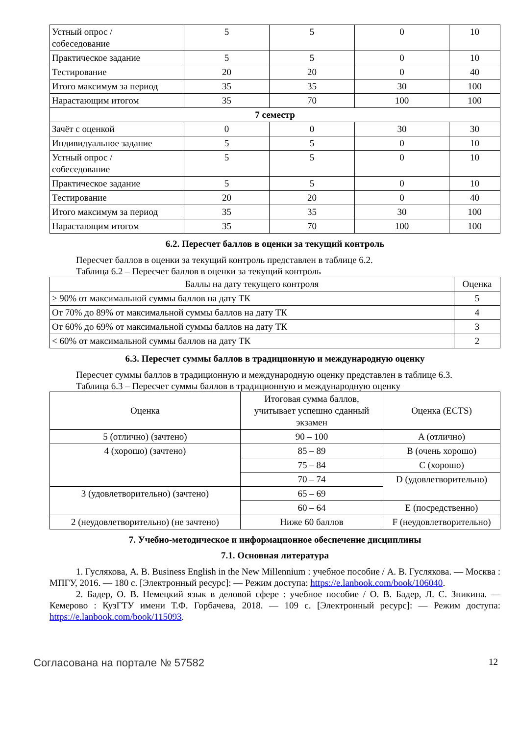| Устный опрос / собеседование | 5 | 5 | 0 | 10 |
| Практическое задание | 5 | 5 | 0 | 10 |
| Тестирование | 20 | 20 | 0 | 40 |
| Итого максимум за период | 35 | 35 | 30 | 100 |
| Нарастающим итогом | 35 | 70 | 100 | 100 |
| 7 семестр | | | | |
| Зачёт с оценкой | 0 | 0 | 30 | 30 |
| Индивидуальное задание | 5 | 5 | 0 | 10 |
| Устный опрос / собеседование | 5 | 5 | 0 | 10 |
| Практическое задание | 5 | 5 | 0 | 10 |
| Тестирование | 20 | 20 | 0 | 40 |
| Итого максимум за период | 35 | 35 | 30 | 100 |
| Нарастающим итогом | 35 | 70 | 100 | 100 |
6.2. Пересчет баллов в оценки за текущий контроль
Пересчет баллов в оценки за текущий контроль представлен в таблице 6.2.
Таблица 6.2 – Пересчет баллов в оценки за текущий контроль
| Баллы на дату текущего контроля | Оценка |
| --- | --- |
| ≥ 90% от максимальной суммы баллов на дату ТК | 5 |
| От 70% до 89% от максимальной суммы баллов на дату ТК | 4 |
| От 60% до 69% от максимальной суммы баллов на дату ТК | 3 |
| < 60% от максимальной суммы баллов на дату ТК | 2 |
6.3. Пересчет суммы баллов в традиционную и международную оценку
Пересчет суммы баллов в традиционную и международную оценку представлен в таблице 6.3.
Таблица 6.3 – Пересчет суммы баллов в традиционную и международную оценку
| Оценка | Итоговая сумма баллов, учитывает успешно сданный экзамен | Оценка (ECTS) |
| --- | --- | --- |
| 5 (отлично) (зачтено) | 90 – 100 | A (отлично) |
| 4 (хорошо) (зачтено) | 85 – 89 | B (очень хорошо) |
| | 75 – 84 | C (хорошо) |
| | 70 – 74 | D (удовлетворительно) |
| 3 (удовлетворительно) (зачтено) | 65 – 69 | |
| | 60 – 64 | E (посредственно) |
| 2 (неудовлетворительно) (не зачтено) | Ниже 60 баллов | F (неудовлетворительно) |
7. Учебно-методическое и информационное обеспечение дисциплины
7.1. Основная литература
1. Гуслякова, А. В. Business English in the New Millennium : учебное пособие / А. В. Гуслякова. — Москва : МПГУ, 2016. — 180 с. [Электронный ресурс]: — Режим доступа: https://e.lanbook.com/book/106040.
2. Бадер, О. В. Немецкий язык в деловой сфере : учебное пособие / О. В. Бадер, Л. С. Зникина. — Кемерово : КузГТУ имени Т.Ф. Горбачева, 2018. — 109 с. [Электронный ресурс]: — Режим доступа: https://e.lanbook.com/book/115093.
Согласована на портале № 57582 12